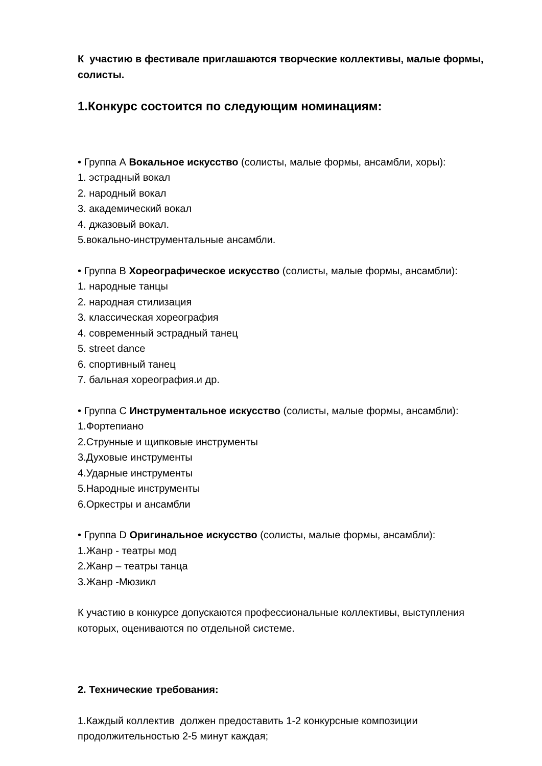К участию в фестивале приглашаются творческие коллективы, малые формы, солисты.
1.Конкурс состоится по следующим номинациям:
• Группа А Вокальное искусство (солисты, малые формы, ансамбли, хоры):
1. эстрадный вокал
2. народный вокал
3. академический вокал
4. джазовый вокал.
5.вокально-инструментальные ансамбли.
• Группа В Хореографическое искусство (солисты, малые формы, ансамбли):
1. народные танцы
2. народная стилизация
3. классическая хореография
4. современный эстрадный танец
5. street dance
6. спортивный танец
7. бальная хореография.и др.
• Группа С Инструментальное искусство (солисты, малые формы, ансамбли):
1.Фортепиано
2.Струнные и щипковые инструменты
3.Духовые инструменты
4.Ударные инструменты
5.Народные инструменты
6.Оркестры и ансамбли
• Группа D Оригинальное искусство (солисты, малые формы, ансамбли):
1.Жанр - театры мод
2.Жанр – театры танца
3.Жанр -Мюзикл
К участию в конкурсе допускаются профессиональные коллективы, выступления которых, оцениваются по отдельной системе.
2. Технические требования:
1.Каждый коллектив должен предоставить 1-2 конкурсные композиции продолжительностью 2-5 минут каждая;